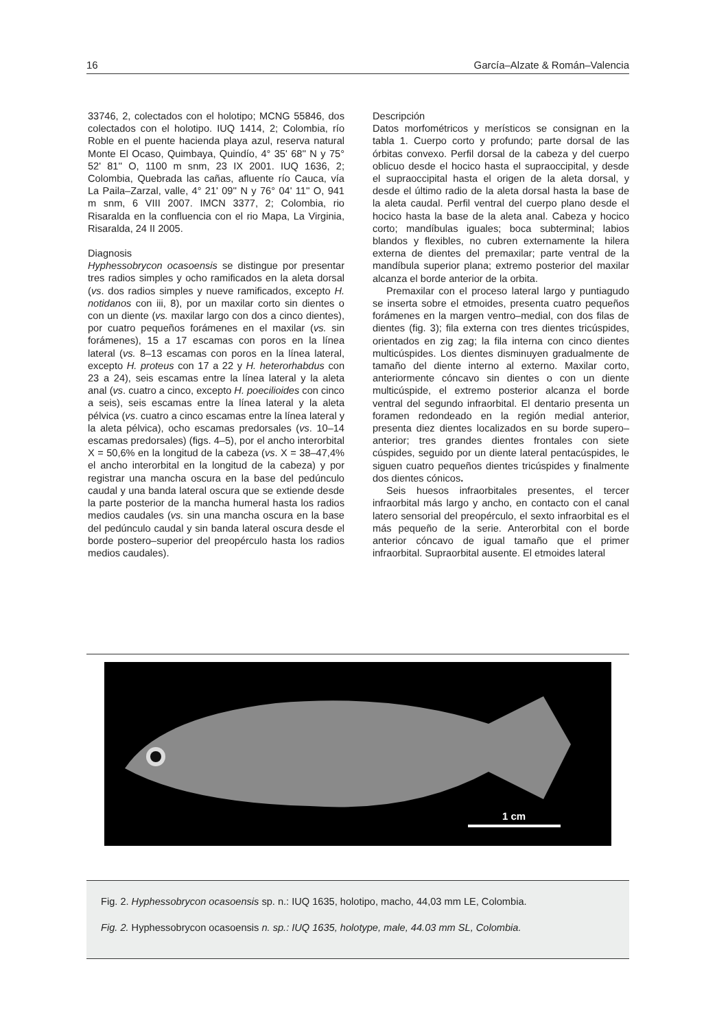16 García–Alzate & Román–Valencia
33746, 2, colectados con el holotipo; MCNG 55846, dos colectados con el holotipo. IUQ 1414, 2; Colombia, río Roble en el puente hacienda playa azul, reserva natural Monte El Ocaso, Quimbaya, Quindío, 4° 35' 68'' N y 75° 52' 81'' O, 1100 m snm, 23 IX 2001. IUQ 1636, 2; Colombia, Quebrada las cañas, afluente río Cauca, vía La Paila–Zarzal, valle, 4° 21' 09'' N y 76° 04' 11'' O, 941 m snm, 6 VIII 2007. IMCN 3377, 2; Colombia, rio Risaralda en la confluencia con el rio Mapa, La Virginia, Risaralda, 24 II 2005.
Diagnosis
Hyphessobrycon ocasoensis se distingue por presentar tres radios simples y ocho ramificados en la aleta dorsal (vs. dos radios simples y nueve ramificados, excepto H. notidanos con iii, 8), por un maxilar corto sin dientes o con un diente (vs. maxilar largo con dos a cinco dientes), por cuatro pequeños forámenes en el maxilar (vs. sin forámenes), 15 a 17 escamas con poros en la línea lateral (vs. 8–13 escamas con poros en la línea lateral, excepto H. proteus con 17 a 22 y H. heterorhabdus con 23 a 24), seis escamas entre la línea lateral y la aleta anal (vs. cuatro a cinco, excepto H. poecilioides con cinco a seis), seis escamas entre la línea lateral y la aleta pélvica (vs. cuatro a cinco escamas entre la línea lateral y la aleta pélvica), ocho escamas predorsales (vs. 10–14 escamas predorsales) (figs. 4–5), por el ancho interorbital X = 50,6% en la longitud de la cabeza (vs. X = 38–47,4% el ancho interorbital en la longitud de la cabeza) y por registrar una mancha oscura en la base del pedúnculo caudal y una banda lateral oscura que se extiende desde la parte posterior de la mancha humeral hasta los radios medios caudales (vs. sin una mancha oscura en la base del pedúnculo caudal y sin banda lateral oscura desde el borde postero–superior del preopérculo hasta los radios medios caudales).
Descripción
Datos morfométricos y merísticos se consignan en la tabla 1. Cuerpo corto y profundo; parte dorsal de las órbitas convexo. Perfil dorsal de la cabeza y del cuerpo oblicuo desde el hocico hasta el supraoccipital, y desde el supraoccipital hasta el origen de la aleta dorsal, y desde el último radio de la aleta dorsal hasta la base de la aleta caudal. Perfil ventral del cuerpo plano desde el hocico hasta la base de la aleta anal. Cabeza y hocico corto; mandíbulas iguales; boca subterminal; labios blandos y flexibles, no cubren externamente la hilera externa de dientes del premaxilar; parte ventral de la mandíbula superior plana; extremo posterior del maxilar alcanza el borde anterior de la orbita.
Premaxilar con el proceso lateral largo y puntiagudo se inserta sobre el etmoides, presenta cuatro pequeños forámenes en la margen ventro–medial, con dos filas de dientes (fig. 3); fila externa con tres dientes tricúspides, orientados en zig zag; la fila interna con cinco dientes multicúspides. Los dientes disminuyen gradualmente de tamaño del diente interno al externo. Maxilar corto, anteriormente cóncavo sin dientes o con un diente multicúspide, el extremo posterior alcanza el borde ventral del segundo infraorbital. El dentario presenta un foramen redondeado en la región medial anterior, presenta diez dientes localizados en su borde supero–anterior; tres grandes dientes frontales con siete cúspides, seguido por un diente lateral pentacúspides, le siguen cuatro pequeños dientes tricúspides y finalmente dos dientes cónicos.
Seis huesos infraorbitales presentes, el tercer infraorbital más largo y ancho, en contacto con el canal latero sensorial del preopérculo, el sexto infraorbital es el más pequeño de la serie. Anterorbital con el borde anterior cóncavo de igual tamaño que el primer infraorbital. Supraorbital ausente. El etmoides lateral
1 cm
Fig. 2. Hyphessobrycon ocasoensis sp. n.: IUQ 1635, holotipo, macho, 44,03 mm LE, Colombia.
Fig. 2. Hyphessobrycon ocasoensis n. sp.: IUQ 1635, holotype, male, 44.03 mm SL, Colombia.